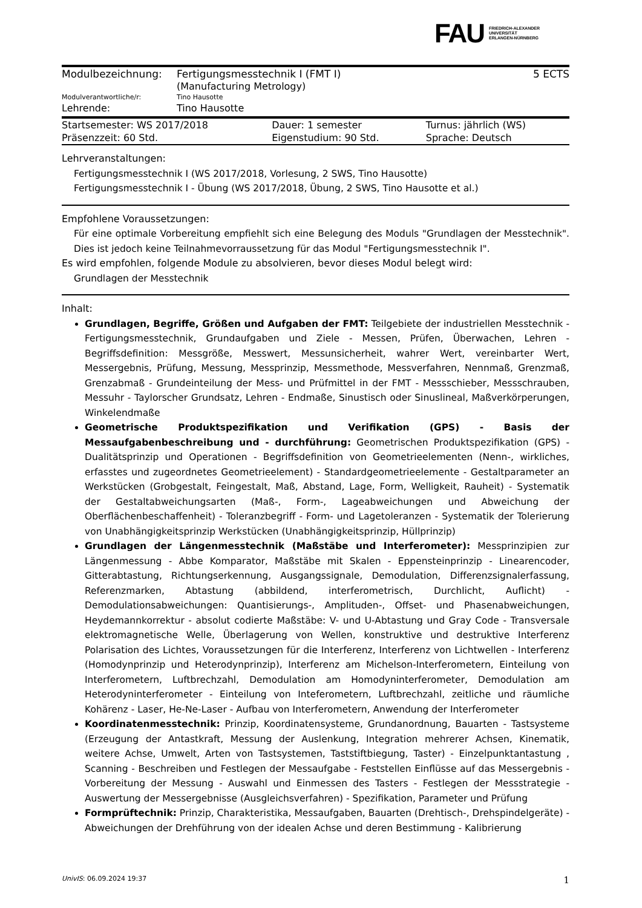FAU
FRIEDRICH-ALEXANDER
UNIVERSITÄT
ERLANGEN-NÜRNBERG
| Modulbezeichnung: | Fertigungsmesstechnik I (FMT I) (Manufacturing Metrology) | 5 ECTS |
| Modulverantwortliche/r: | Tino Hausotte | |
| Lehrende: | Tino Hausotte | |
| Startsemester: WS 2017/2018 | Dauer: 1 semester | Turnus: jährlich (WS) |
| Präsenzzeit: 60 Std. | Eigenstudium: 90 Std. | Sprache: Deutsch |
Lehrveranstaltungen:
Fertigungsmesstechnik I (WS 2017/2018, Vorlesung, 2 SWS, Tino Hausotte)
Fertigungsmesstechnik I - Übung (WS 2017/2018, Übung, 2 SWS, Tino Hausotte et al.)
Empfohlene Voraussetzungen:
Für eine optimale Vorbereitung empfiehlt sich eine Belegung des Moduls "Grundlagen der Messtechnik". Dies ist jedoch keine Teilnahmevorraussetzung für das Modul "Fertigungsmesstechnik I".
Es wird empfohlen, folgende Module zu absolvieren, bevor dieses Modul belegt wird:
Grundlagen der Messtechnik
Inhalt:
Grundlagen, Begriffe, Größen und Aufgaben der FMT: Teilgebiete der industriellen Messtechnik - Fertigungsmesstechnik, Grundaufgaben und Ziele - Messen, Prüfen, Überwachen, Lehren - Begriffsdefinition: Messgröße, Messwert, Messunsicherheit, wahrer Wert, vereinbarter Wert, Messergebnis, Prüfung, Messung, Messprinzip, Messmethode, Messverfahren, Nennmaß, Grenzmaß, Grenzabmaß - Grundeinteilung der Mess- und Prüfmittel in der FMT - Messschieber, Messschrauben, Messuhr - Taylorscher Grundsatz, Lehren - Endmaße, Sinustisch oder Sinuslineal, Maßverkörperungen, Winkelendmaße
Geometrische Produktspezifikation und Verifikation (GPS) - Basis der Messaufgabenbeschreibung und - durchführung: Geometrischen Produktspezifikation (GPS) - Dualitätsprinzip und Operationen - Begriffsdefinition von Geometrieelementen (Nenn-, wirkliches, erfasstes und zugeordnetes Geometrieelement) - Standardgeometrieelemente - Gestaltparameter an Werkstücken (Grobgestalt, Feingestalt, Maß, Abstand, Lage, Form, Welligkeit, Rauheit) - Systematik der Gestaltabweichungsarten (Maß-, Form-, Lageabweichungen und Abweichung der Oberflächenbeschaffenheit) - Toleranzbegriff - Form- und Lagetoleranzen - Systematik der Tolerierung von Unabhängigkeitsprinzip Werkstücken (Unabhängigkeitsprinzip, Hüllprinzip)
Grundlagen der Längenmesstechnik (Maßstäbe und Interferometer): Messprinzipien zur Längenmessung - Abbe Komparator, Maßstäbe mit Skalen - Eppensteinprinzip - Linearencoder, Gitterabtastung, Richtungserkennung, Ausgangssignale, Demodulation, Differenzsignalerfassung, Referenzmarken, Abtastung (abbildend, interferometrisch, Durchlicht, Auflicht) - Demodulationsabweichungen: Quantisierungs-, Amplituden-, Offset- und Phasenabweichungen, Heydemannkorrektur - absolut codierte Maßstäbe: V- und U-Abtastung und Gray Code - Transversale elektromagnetische Welle, Überlagerung von Wellen, konstruktive und destruktive Interferenz Polarisation des Lichtes, Voraussetzungen für die Interferenz, Interferenz von Lichtwellen - Interferenz (Homodynprinzip und Heterodynprinzip), Interferenz am Michelson-Interferometern, Einteilung von Interferometern, Luftbrechzahl, Demodulation am Homodyninterferometer, Demodulation am Heterodyninterferometer - Einteilung von Inteferometern, Luftbrechzahl, zeitliche und räumliche Kohärenz - Laser, He-Ne-Laser - Aufbau von Interferometern, Anwendung der Interferometer
Koordinatenmesstechnik: Prinzip, Koordinatensysteme, Grundanordnung, Bauarten - Tastsysteme (Erzeugung der Antastkraft, Messung der Auslenkung, Integration mehrerer Achsen, Kinematik, weitere Achse, Umwelt, Arten von Tastsystemen, Taststiftbiegung, Taster) - Einzelpunktantastung , Scanning - Beschreiben und Festlegen der Messaufgabe - Feststellen Einflüsse auf das Messergebnis - Vorbereitung der Messung - Auswahl und Einmessen des Tasters - Festlegen der Messstrategie - Auswertung der Messergebnisse (Ausgleichsverfahren) - Spezifikation, Parameter und Prüfung
Formprüftechnik: Prinzip, Charakteristika, Messaufgaben, Bauarten (Drehtisch-, Drehspindelgeräte) - Abweichungen der Drehführung von der idealen Achse und deren Bestimmung - Kalibrierung
UnivIS: 06.09.2024 19:37 1